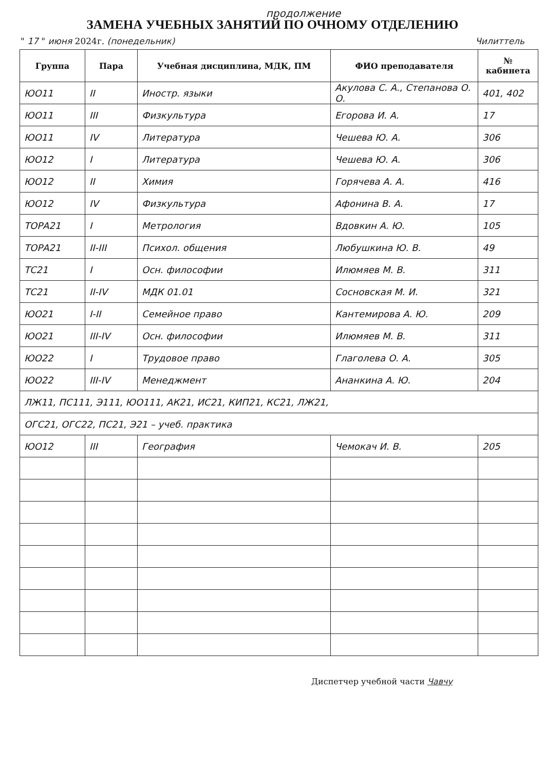продолжение
ЗАМЕНА УЧЕБНЫХ ЗАНЯТИЙ ПО ОЧНОМУ ОТДЕЛЕНИЮ
" 17 " июня 2024г. (понедельник) Чилиттель
| Группа | Пара | Учебная дисциплина, МДК, ПМ | ФИО преподавателя | № кабинета |
| --- | --- | --- | --- | --- |
| ЮО11 | II | Иностр. языки | Акулова С. А., Степанова О. О. | 401, 402 |
| ЮО11 | III | Физкультура | Егорова И. А. | 17 |
| ЮО11 | IV | Литература | Чешева Ю. А. | 306 |
| ЮО12 | I | Литература | Чешева Ю. А. | 306 |
| ЮО12 | II | Химия | Горячева А. А. | 416 |
| ЮО12 | IV | Физкультура | Афонина В. А. | 17 |
| ТОРА21 | I | Метрология | Вдовкин А. Ю. | 105 |
| ТОРА21 | II-III | Психол. общения | Любушкина Ю. В. | 49 |
| ТС21 | I | Осн. философии | Илюмяев М. В. | 311 |
| ТС21 | II-IV | МДК 01.01 | Сосновская М. И. | 321 |
| ЮО21 | I-II | Семейное право | Кантемирова А. Ю. | 209 |
| ЮО21 | III-IV | Осн. философии | Илюмяев М. В. | 311 |
| ЮО22 | I | Трудовое право | Глаголева О. А. | 305 |
| ЮО22 | III-IV | Менеджмент | Ананкина А. Ю. | 204 |
| ЛЖ11, ПС111, Э111, ЮО111, АК21, ИС21, КИП21, КС21, ЛЖ21, | | | | |
| ОГС21, ОГС22, ПС21, Э21 – учеб. практика | | | | |
| ЮО12 | III | География | Чемокач И. В. | 205 |
Диспетчер учебной части Чавчу